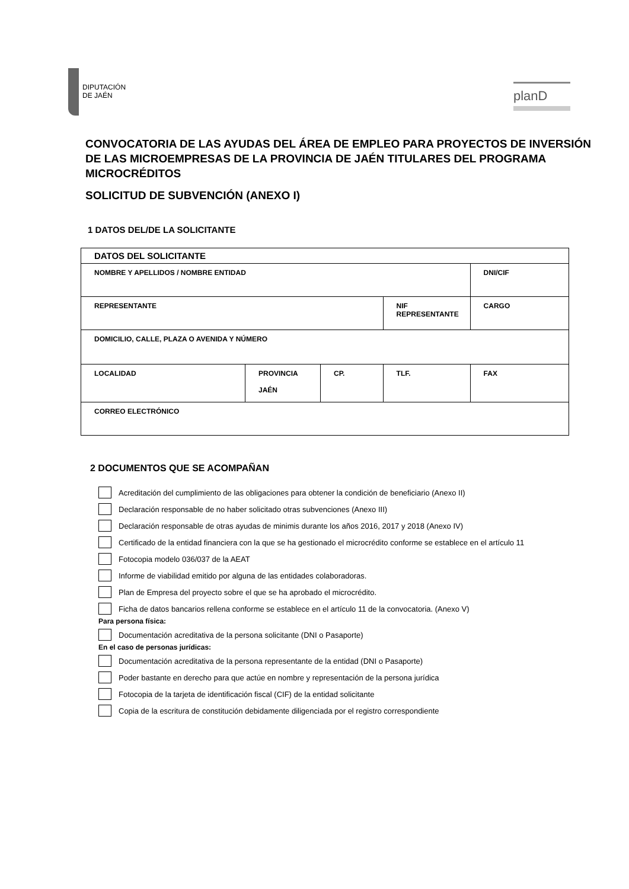DIPUTACIÓN
DE JAÉN
planD
CONVOCATORIA DE LAS AYUDAS DEL ÁREA DE EMPLEO PARA PROYECTOS DE INVERSIÓN DE LAS MICROEMPRESAS DE LA PROVINCIA DE JAÉN TITULARES DEL PROGRAMA MICROCRÉDITOS
SOLICITUD DE SUBVENCIÓN (ANEXO I)
1 DATOS DEL/DE LA SOLICITANTE
| DATOS DEL SOLICITANTE | | | | |
| NOMBRE Y APELLIDOS / NOMBRE ENTIDAD | | | | DNI/CIF |
| REPRESENTANTE | | | NIF REPRESENTANTE | CARGO |
| DOMICILIO, CALLE, PLAZA O AVENIDA Y NÚMERO | | | | |
| LOCALIDAD | PROVINCIA JAÉN | CP. | TLF. | FAX |
| CORREO ELECTRÓNICO | | | | |
2 DOCUMENTOS QUE SE ACOMPAÑAN
Acreditación del cumplimiento de las obligaciones para obtener la condición de beneficiario (Anexo II)
Declaración responsable de no haber solicitado otras subvenciones (Anexo III)
Declaración responsable de otras ayudas de minimis durante los años 2016, 2017 y 2018 (Anexo IV)
Certificado de la entidad financiera con la que se ha gestionado el microcrédito conforme se establece en el artículo 11
Fotocopia modelo 036/037 de la AEAT
Informe de viabilidad emitido por alguna de las entidades colaboradoras.
Plan de Empresa del proyecto sobre el que se ha aprobado el microcrédito.
Ficha de datos bancarios rellena conforme se establece en el artículo 11 de la convocatoria. (Anexo V)
Para persona física:
Documentación acreditativa de la persona solicitante (DNI o Pasaporte)
En el caso de personas jurídicas:
Documentación acreditativa de la persona representante de la entidad (DNI o Pasaporte)
Poder bastante en derecho para que actúe en nombre y representación de la persona jurídica
Fotocopia de la tarjeta de identificación fiscal (CIF) de la entidad solicitante
Copia de la escritura de constitución debidamente diligenciada por el registro correspondiente